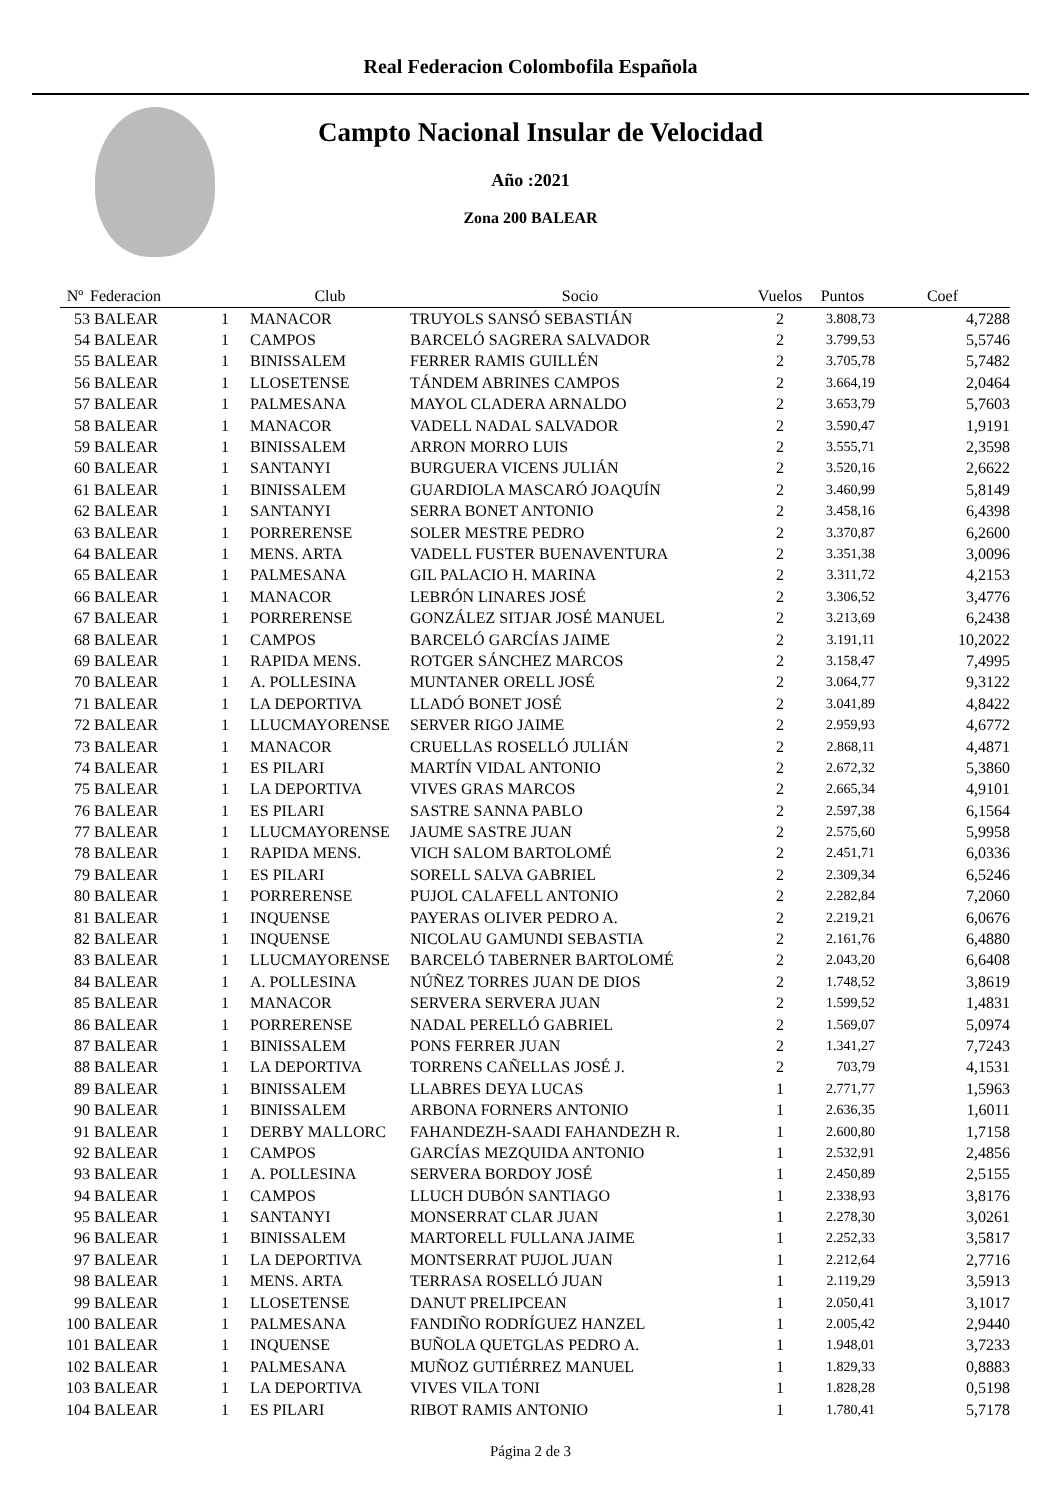Real Federacion Colombofila Española
Campto Nacional Insular de Velocidad
Año :2021
Zona 200 BALEAR
| Nº | Federacion | | Club | Socio | Vuelos | Puntos | Coef |
| --- | --- | --- | --- | --- | --- | --- | --- |
| 53 | BALEAR | 1 | MANACOR | TRUYOLS SANSÓ SEBASTIÁN | 2 | 3.808,73 | 4,7288 |
| 54 | BALEAR | 1 | CAMPOS | BARCELÓ SAGRERA SALVADOR | 2 | 3.799,53 | 5,5746 |
| 55 | BALEAR | 1 | BINISSALEM | FERRER RAMIS GUILLÉN | 2 | 3.705,78 | 5,7482 |
| 56 | BALEAR | 1 | LLOSETENSE | TÁNDEM ABRINES CAMPOS | 2 | 3.664,19 | 2,0464 |
| 57 | BALEAR | 1 | PALMESANA | MAYOL CLADERA ARNALDO | 2 | 3.653,79 | 5,7603 |
| 58 | BALEAR | 1 | MANACOR | VADELL NADAL SALVADOR | 2 | 3.590,47 | 1,9191 |
| 59 | BALEAR | 1 | BINISSALEM | ARRON MORRO LUIS | 2 | 3.555,71 | 2,3598 |
| 60 | BALEAR | 1 | SANTANYI | BURGUERA VICENS JULIÁN | 2 | 3.520,16 | 2,6622 |
| 61 | BALEAR | 1 | BINISSALEM | GUARDIOLA MASCARÓ JOAQUÍN | 2 | 3.460,99 | 5,8149 |
| 62 | BALEAR | 1 | SANTANYI | SERRA BONET ANTONIO | 2 | 3.458,16 | 6,4398 |
| 63 | BALEAR | 1 | PORRERENSE | SOLER MESTRE PEDRO | 2 | 3.370,87 | 6,2600 |
| 64 | BALEAR | 1 | MENS. ARTA | VADELL FUSTER BUENAVENTURA | 2 | 3.351,38 | 3,0096 |
| 65 | BALEAR | 1 | PALMESANA | GIL PALACIO H. MARINA | 2 | 3.311,72 | 4,2153 |
| 66 | BALEAR | 1 | MANACOR | LEBRÓN LINARES JOSÉ | 2 | 3.306,52 | 3,4776 |
| 67 | BALEAR | 1 | PORRERENSE | GONZÁLEZ SITJAR JOSÉ MANUEL | 2 | 3.213,69 | 6,2438 |
| 68 | BALEAR | 1 | CAMPOS | BARCELÓ GARCÍAS JAIME | 2 | 3.191,11 | 10,2022 |
| 69 | BALEAR | 1 | RAPIDA MENS. | ROTGER SÁNCHEZ MARCOS | 2 | 3.158,47 | 7,4995 |
| 70 | BALEAR | 1 | A. POLLESINA | MUNTANER ORELL JOSÉ | 2 | 3.064,77 | 9,3122 |
| 71 | BALEAR | 1 | LA DEPORTIVA | LLADÓ BONET JOSÉ | 2 | 3.041,89 | 4,8422 |
| 72 | BALEAR | 1 | LLUCMAYORENSE | SERVER RIGO JAIME | 2 | 2.959,93 | 4,6772 |
| 73 | BALEAR | 1 | MANACOR | CRUELLAS ROSELLÓ JULIÁN | 2 | 2.868,11 | 4,4871 |
| 74 | BALEAR | 1 | ES PILARI | MARTÍN VIDAL ANTONIO | 2 | 2.672,32 | 5,3860 |
| 75 | BALEAR | 1 | LA DEPORTIVA | VIVES GRAS MARCOS | 2 | 2.665,34 | 4,9101 |
| 76 | BALEAR | 1 | ES PILARI | SASTRE SANNA PABLO | 2 | 2.597,38 | 6,1564 |
| 77 | BALEAR | 1 | LLUCMAYORENSE | JAUME SASTRE JUAN | 2 | 2.575,60 | 5,9958 |
| 78 | BALEAR | 1 | RAPIDA MENS. | VICH SALOM BARTOLOMÉ | 2 | 2.451,71 | 6,0336 |
| 79 | BALEAR | 1 | ES PILARI | SORELL SALVA GABRIEL | 2 | 2.309,34 | 6,5246 |
| 80 | BALEAR | 1 | PORRERENSE | PUJOL CALAFELL ANTONIO | 2 | 2.282,84 | 7,2060 |
| 81 | BALEAR | 1 | INQUENSE | PAYERAS OLIVER PEDRO A. | 2 | 2.219,21 | 6,0676 |
| 82 | BALEAR | 1 | INQUENSE | NICOLAU GAMUNDI SEBASTIA | 2 | 2.161,76 | 6,4880 |
| 83 | BALEAR | 1 | LLUCMAYORENSE | BARCELÓ TABERNER BARTOLOMÉ | 2 | 2.043,20 | 6,6408 |
| 84 | BALEAR | 1 | A. POLLESINA | NÚÑEZ TORRES JUAN DE DIOS | 2 | 1.748,52 | 3,8619 |
| 85 | BALEAR | 1 | MANACOR | SERVERA SERVERA JUAN | 2 | 1.599,52 | 1,4831 |
| 86 | BALEAR | 1 | PORRERENSE | NADAL PERELLÓ GABRIEL | 2 | 1.569,07 | 5,0974 |
| 87 | BALEAR | 1 | BINISSALEM | PONS FERRER JUAN | 2 | 1.341,27 | 7,7243 |
| 88 | BALEAR | 1 | LA DEPORTIVA | TORRENS CAÑELLAS JOSÉ J. | 2 | 703,79 | 4,1531 |
| 89 | BALEAR | 1 | BINISSALEM | LLABRES DEYA LUCAS | 1 | 2.771,77 | 1,5963 |
| 90 | BALEAR | 1 | BINISSALEM | ARBONA FORNERS ANTONIO | 1 | 2.636,35 | 1,6011 |
| 91 | BALEAR | 1 | DERBY MALLORC | FAHANDEZH-SAADI FAHANDEZH R. | 1 | 2.600,80 | 1,7158 |
| 92 | BALEAR | 1 | CAMPOS | GARCÍAS MEZQUIDA ANTONIO | 1 | 2.532,91 | 2,4856 |
| 93 | BALEAR | 1 | A. POLLESINA | SERVERA BORDOY JOSÉ | 1 | 2.450,89 | 2,5155 |
| 94 | BALEAR | 1 | CAMPOS | LLUCH DUBÓN SANTIAGO | 1 | 2.338,93 | 3,8176 |
| 95 | BALEAR | 1 | SANTANYI | MONSERRAT CLAR JUAN | 1 | 2.278,30 | 3,0261 |
| 96 | BALEAR | 1 | BINISSALEM | MARTORELL FULLANA JAIME | 1 | 2.252,33 | 3,5817 |
| 97 | BALEAR | 1 | LA DEPORTIVA | MONTSERRAT PUJOL JUAN | 1 | 2.212,64 | 2,7716 |
| 98 | BALEAR | 1 | MENS. ARTA | TERRASA ROSELLÓ JUAN | 1 | 2.119,29 | 3,5913 |
| 99 | BALEAR | 1 | LLOSETENSE | DANUT PRELIPCEAN | 1 | 2.050,41 | 3,1017 |
| 100 | BALEAR | 1 | PALMESANA | FANDIÑO RODRÍGUEZ HANZEL | 1 | 2.005,42 | 2,9440 |
| 101 | BALEAR | 1 | INQUENSE | BUÑOLA QUETGLAS PEDRO A. | 1 | 1.948,01 | 3,7233 |
| 102 | BALEAR | 1 | PALMESANA | MUÑOZ GUTIÉRREZ MANUEL | 1 | 1.829,33 | 0,8883 |
| 103 | BALEAR | 1 | LA DEPORTIVA | VIVES VILA TONI | 1 | 1.828,28 | 0,5198 |
| 104 | BALEAR | 1 | ES PILARI | RIBOT RAMIS ANTONIO | 1 | 1.780,41 | 5,7178 |
Página 2 de 3